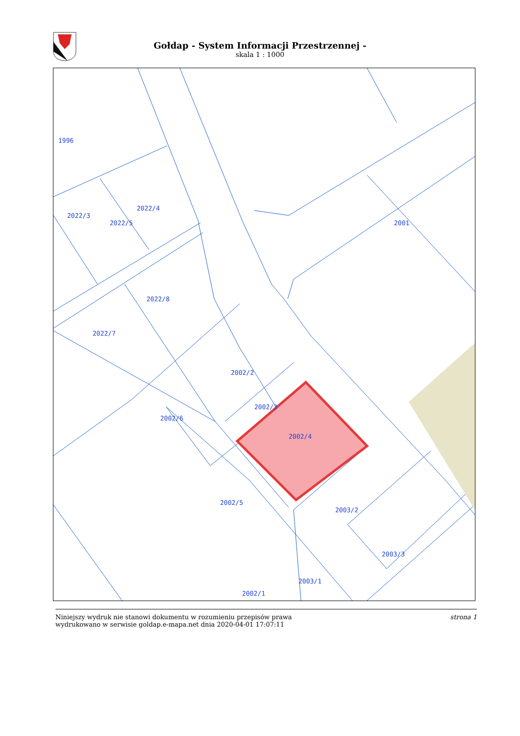Gołdap - System Informacji Przestrzennej -
skala 1 : 1000
1996
2022/3
2022/4
2022/5
2022/8
2022/7
2002/2
2002/6
2002/3
2002/4
2002/5
2003/2
2003/3
2003/1
2002/1
2001
Niniejszy wydruk nie stanowi dokumentu w rozumieniu przepisów prawa
wydrukowano w serwisie goldap.e-mapa.net dnia 2020-04-01 17:07:11
strona 1